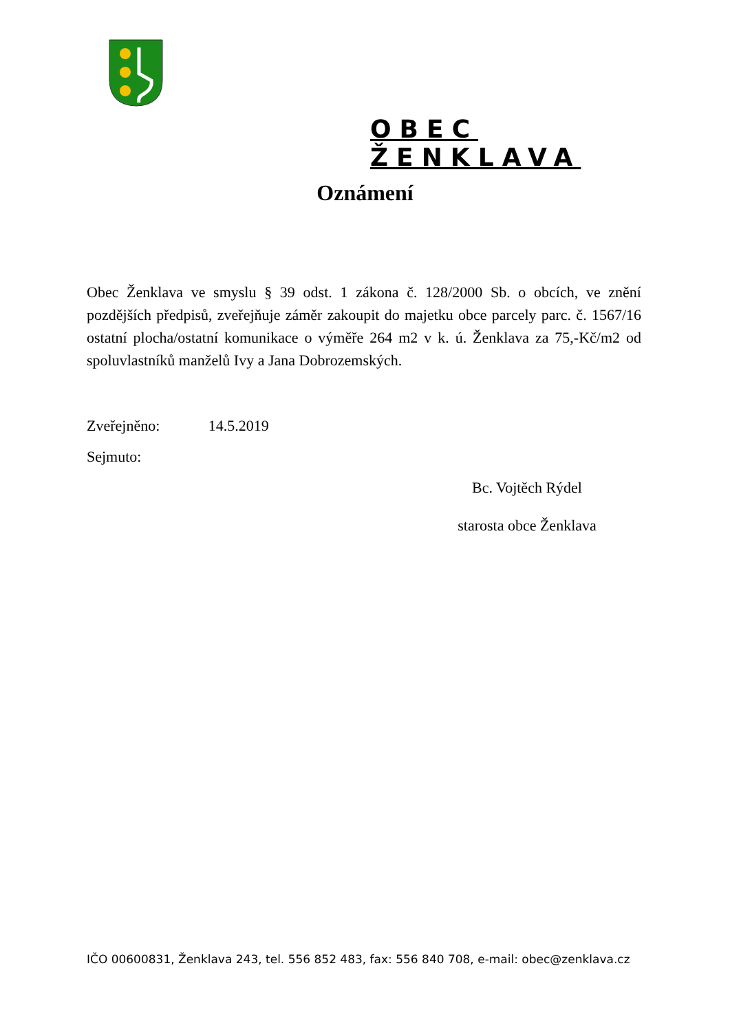OBEC ŽENKLAVA
Oznámení
Obec Ženklava ve smyslu § 39 odst. 1 zákona č. 128/2000 Sb. o obcích, ve znění pozdějších předpisů, zveřejňuje záměr zakoupit do majetku obce parcely parc. č. 1567/16 ostatní plocha/ostatní komunikace o výměře 264 m2 v k. ú. Ženklava za 75,-Kč/m2 od spoluvlastníků manželů Ivy a Jana Dobrozemských.
Zveřejněno: 14.5.2019
Sejmuto:
Bc. Vojtěch Rýdel
starosta obce Ženklava
IČO 00600831, Ženklava 243, tel. 556 852 483, fax: 556 840 708, e-mail: obec@zenklava.cz